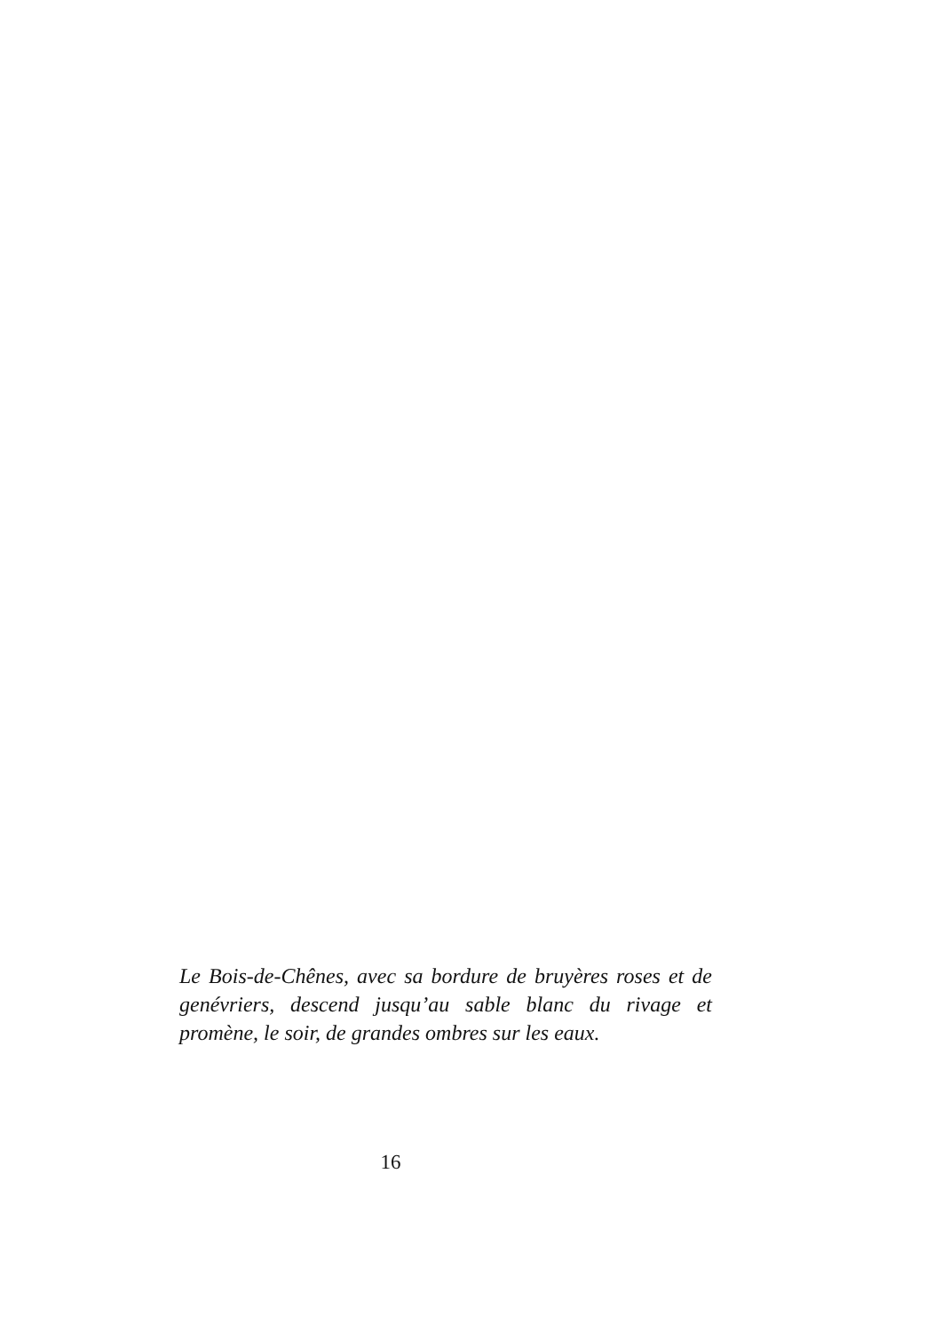Le Bois-de-Chênes, avec sa bordure de bruyères roses et de genévriers, descend jusqu’au sable blanc du rivage et promène, le soir, de grandes ombres sur les eaux.
16